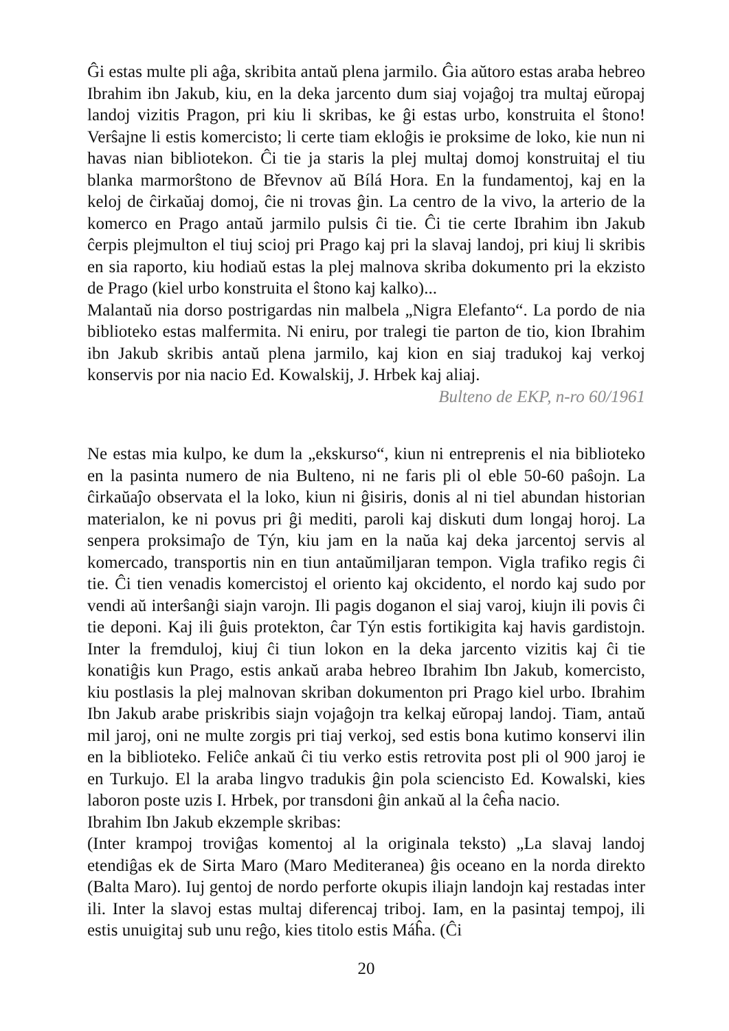Ĝi estas multe pli aĝa, skribita antaŭ plena jarmilo. Ĝia aŭtoro estas araba hebreo Ibrahim ibn Jakub, kiu, en la deka jarcento dum siaj vojaĝoj tra multaj eŭropaj landoj vizitis Pragon, pri kiu li skribas, ke ĝi estas urbo, konstruita el ŝtono! Verŝajne li estis komercisto; li certe tiam ekloĝis ie proksime de loko, kie nun ni havas nian bibliotekon. Ĉi tie ja staris la plej multaj domoj konstruitaj el tiu blanka marmorŝtono de Břevnov aŭ Bílá Hora. En la fundamentoj, kaj en la keloj de ĉirkaŭaj domoj, ĉie ni trovas ĝin. La centro de la vivo, la arterio de la komerco en Prago antaŭ jarmilo pulsis ĉi tie. Ĉi tie certe Ibrahim ibn Jakub ĉerpis plejmulton el tiuj scioj pri Prago kaj pri la slavaj landoj, pri kiuj li skribis en sia raporto, kiu hodiaŭ estas la plej malnova skriba dokumento pri la ekzisto de Prago (kiel urbo konstruita el ŝtono kaj kalko)...
Malantaŭ nia dorso postrigardas nin malbela „Nigra Elefanto“. La pordo de nia biblioteko estas malfermita. Ni eniru, por tralegi tie parton de tio, kion Ibrahim ibn Jakub skribis antaŭ plena jarmilo, kaj kion en siaj tradukoj kaj verkoj konservis por nia nacio Ed. Kowalskij, J. Hrbek kaj aliaj.
Bulteno de EKP, n-ro 60/1961
Ne estas mia kulpo, ke dum la „ekskurso“, kiun ni entreprenis el nia biblioteko en la pasinta numero de nia Bulteno, ni ne faris pli ol eble 50-60 paŝojn. La ĉirkaŭaĵo observata el la loko, kiun ni ĝisiris, donis al ni tiel abundan historian materialon, ke ni povus pri ĝi mediti, paroli kaj diskuti dum longaj horoj. La senpera proksimaĵo de Týn, kiu jam en la naŭa kaj deka jarcentoj servis al komercado, transportis nin en tiun antaŭmiljaran tempon. Vigla trafiko regis ĉi tie. Ĉi tien venadis komercistoj el oriento kaj okcidento, el nordo kaj sudo por vendi aŭ interŝanĝi siajn varojn. Ili pagis doganon el siaj varoj, kiujn ili povis ĉi tie deponi. Kaj ili ĝuis protekton, ĉar Týn estis fortikigita kaj havis gardistojn. Inter la fremduloj, kiuj ĉi tiun lokon en la deka jarcento vizitis kaj ĉi tie konatiĝis kun Prago, estis ankaŭ araba hebreo Ibrahim Ibn Jakub, komercisto, kiu postlasis la plej malnovan skriban dokumenton pri Prago kiel urbo. Ibrahim Ibn Jakub arabe priskribis siajn vojaĝojn tra kelkaj eŭropaj landoj. Tiam, antaŭ mil jaroj, oni ne multe zorgis pri tiaj verkoj, sed estis bona kutimo konservi ilin en la biblioteko. Feliĉe ankaŭ ĉi tiu verko estis retrovita post pli ol 900 jaroj ie en Turkujo. El la araba lingvo tradukis ĝin pola sciencisto Ed. Kowalski, kies laboron poste uzis I. Hrbek, por transdoni ĝin ankaŭ al la ĉeĥa nacio.
Ibrahim Ibn Jakub ekzemple skribas:
(Inter krampoj troviĝas komentoj al la originala teksto) „La slavaj landoj etendiĝas ek de Sirta Maro (Maro Mediteranea) ĝis oceano en la norda direkto (Balta Maro). Iuj gentoj de nordo perforte okupis iliajn landojn kaj restadas inter ili. Inter la slavoj estas multaj diferencaj triboj. Iam, en la pasintaj tempoj, ili estis unuigitaj sub unu reĝo, kies titolo estis Máĥa. (Ĉi
20